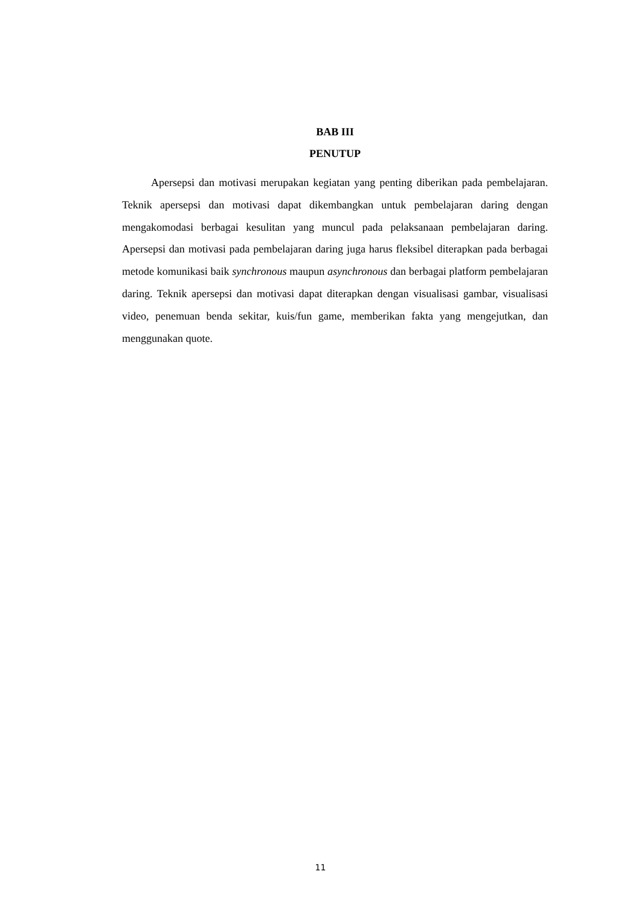BAB III
PENUTUP
Apersepsi dan motivasi merupakan kegiatan yang penting diberikan pada pembelajaran. Teknik apersepsi dan motivasi dapat dikembangkan untuk pembelajaran daring dengan mengakomodasi berbagai kesulitan yang muncul pada pelaksanaan pembelajaran daring. Apersepsi dan motivasi pada pembelajaran daring juga harus fleksibel diterapkan pada berbagai metode komunikasi baik synchronous maupun asynchronous dan berbagai platform pembelajaran daring. Teknik apersepsi dan motivasi dapat diterapkan dengan visualisasi gambar, visualisasi video, penemuan benda sekitar, kuis/fun game, memberikan fakta yang mengejutkan, dan menggunakan quote.
11